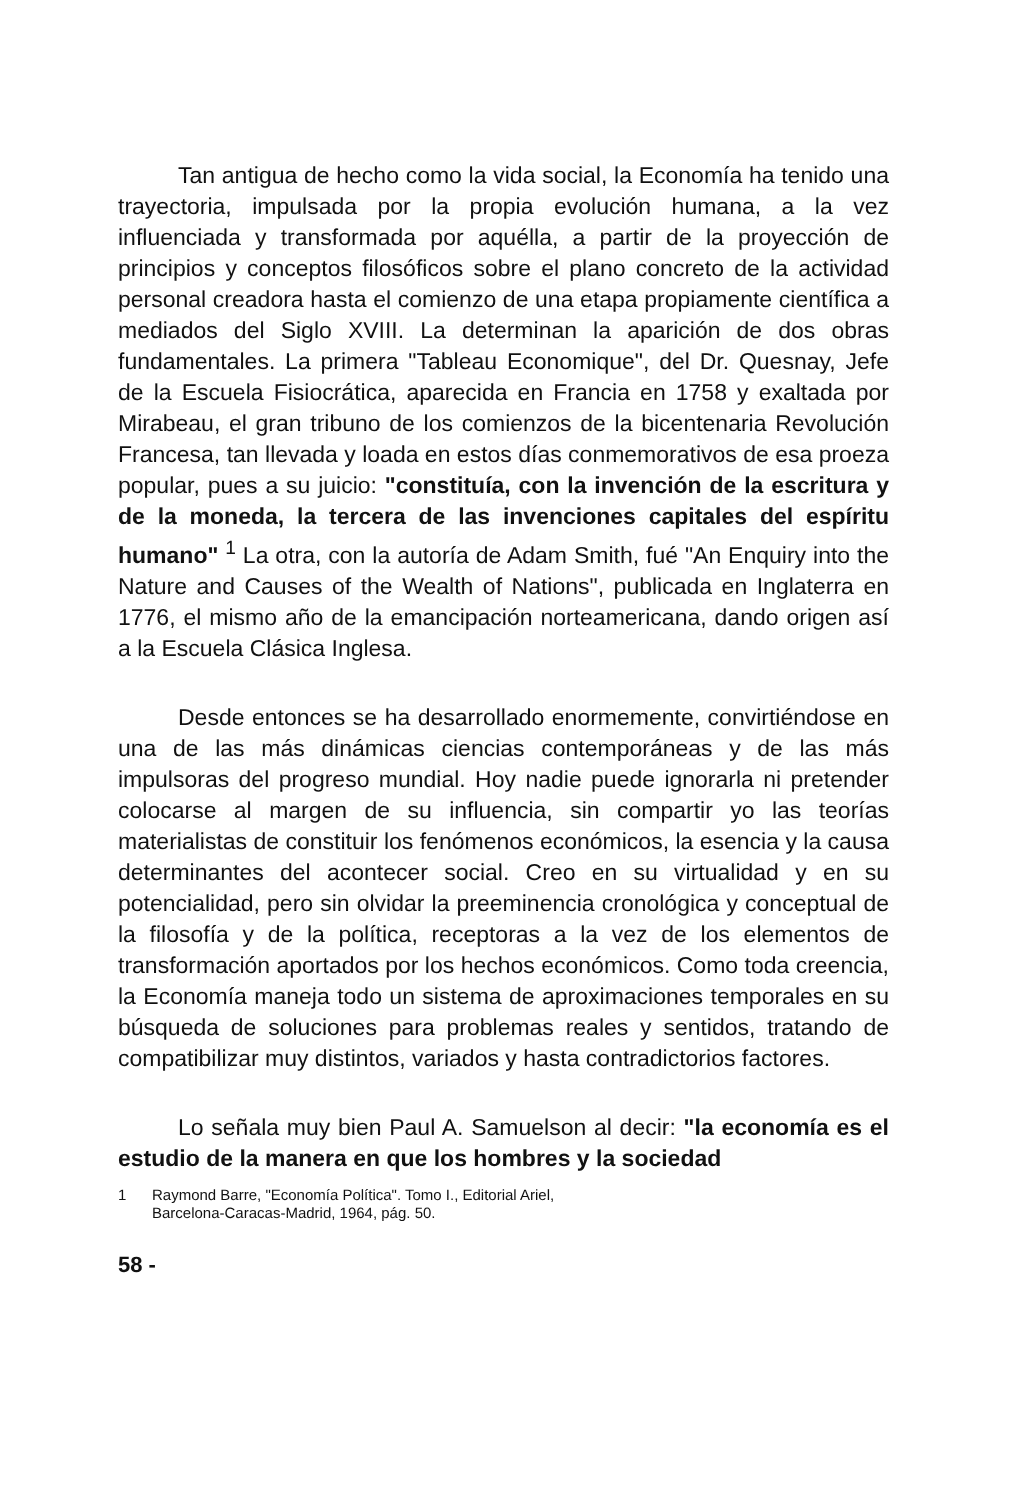Tan antigua de hecho como la vida social, la Economía ha tenido una trayectoria, impulsada por la propia evolución humana, a la vez influenciada y transformada por aquélla, a partir de la proyección de principios y conceptos filosóficos sobre el plano concreto de la actividad personal creadora hasta el comienzo de una etapa propiamente científica a mediados del Siglo XVIII. La determinan la aparición de dos obras fundamentales. La primera "Tableau Economique", del Dr. Quesnay, Jefe de la Escuela Fisiocrática, aparecida en Francia en 1758 y exaltada por Mirabeau, el gran tribuno de los comienzos de la bicentenaria Revolución Francesa, tan llevada y loada en estos días conmemorativos de esa proeza popular, pues a su juicio: "constituía, con la invención de la escritura y de la moneda, la tercera de las invenciones capitales del espíritu humano" <sup>1</sup> La otra, con la autoría de Adam Smith, fué "An Enquiry into the Nature and Causes of the Wealth of Nations", publicada en Inglaterra en 1776, el mismo año de la emancipación norteamericana, dando origen así a la Escuela Clásica Inglesa.
Desde entonces se ha desarrollado enormemente, convirtiéndose en una de las más dinámicas ciencias contemporáneas y de las más impulsoras del progreso mundial. Hoy nadie puede ignorarla ni pretender colocarse al margen de su influencia, sin compartir yo las teorías materialistas de constituir los fenómenos económicos, la esencia y la causa determinantes del acontecer social. Creo en su virtualidad y en su potencialidad, pero sin olvidar la preeminencia cronológica y conceptual de la filosofía y de la política, receptoras a la vez de los elementos de transformación aportados por los hechos económicos. Como toda creencia, la Economía maneja todo un sistema de aproximaciones temporales en su búsqueda de soluciones para problemas reales y sentidos, tratando de compatibilizar muy distintos, variados y hasta contradictorios factores.
Lo señala muy bien Paul A. Samuelson al decir: "la economía es el estudio de la manera en que los hombres y la sociedad
1 Raymond Barre, "Economía Política". Tomo I., Editorial Ariel,
Barcelona-Caracas-Madrid, 1964, pág. 50.
58 -